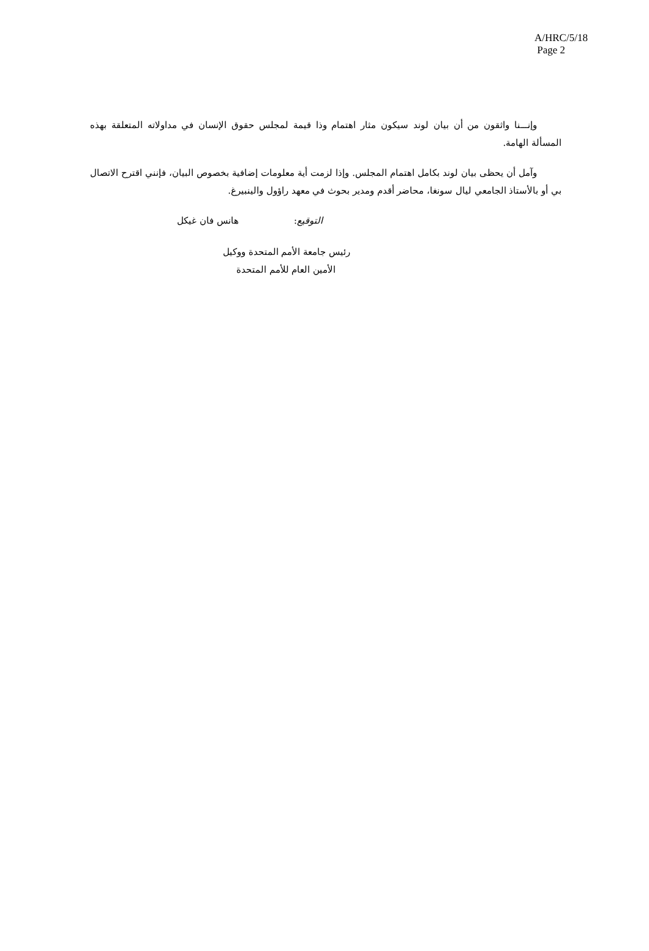A/HRC/5/18
Page 2
وإنـــنا واثقون من أن بيان لوند سيكون مثار اهتمام وذا قيمة لمجلس حقوق الإنسان في مداولاته المتعلقة بهذه المسألة الهامة.
وآمل أن يحظى بيان لوند بكامل اهتمام المجلس. وإذا لزمت أية معلومات إضافية بخصوص البيان، فإنني اقترح الاتصال بي أو بالأستاذ الجامعي ليال سونغا، محاضر أقدم ومدير بحوث في معهد راؤول والينبيرغ.
التوقيع: هانس فان غيكل
رئيس جامعة الأمم المتحدة ووكيل
الأمين العام للأمم المتحدة